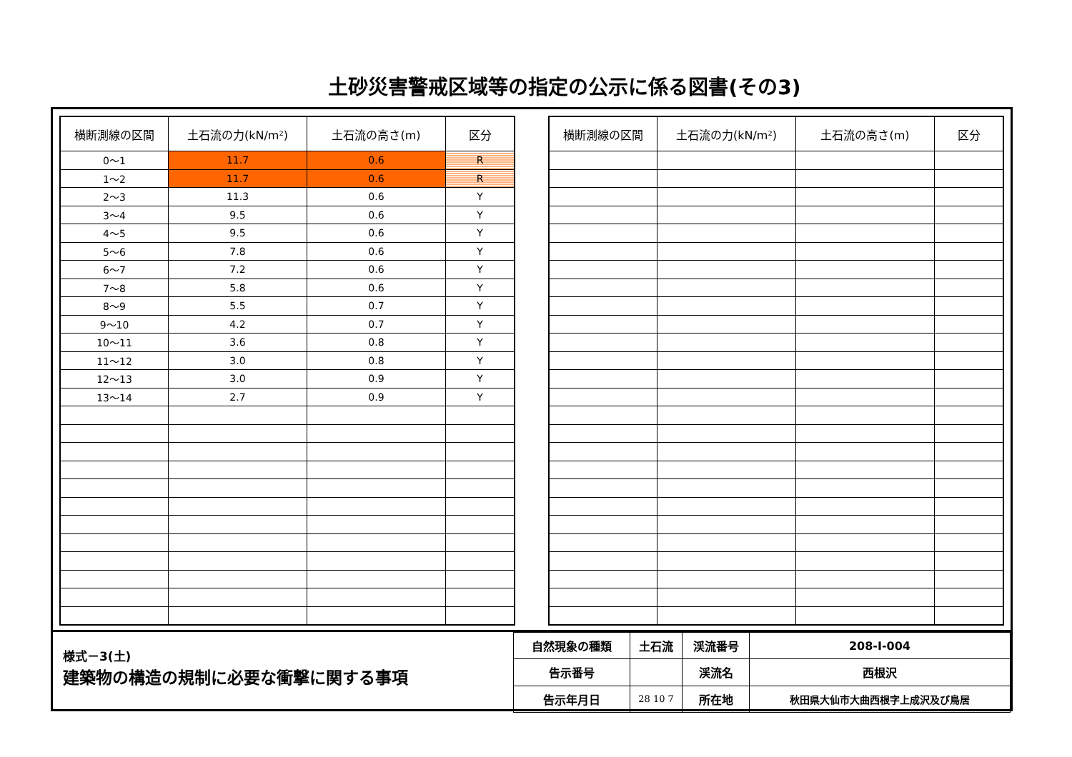土砂災害警戒区域等の指定の公示に係る図書(その3)
| 横断測線の区間 | 土石流の力(kN/m²) | 土石流の高さ(m) | 区分 |
| --- | --- | --- | --- |
| 0～1 | 11.7 | 0.6 | R |
| 1～2 | 11.7 | 0.6 | R |
| 2～3 | 11.3 | 0.6 | Y |
| 3～4 | 9.5 | 0.6 | Y |
| 4～5 | 9.5 | 0.6 | Y |
| 5～6 | 7.8 | 0.6 | Y |
| 6～7 | 7.2 | 0.6 | Y |
| 7～8 | 5.8 | 0.6 | Y |
| 8～9 | 5.5 | 0.7 | Y |
| 9～10 | 4.2 | 0.7 | Y |
| 10～11 | 3.6 | 0.8 | Y |
| 11～12 | 3.0 | 0.8 | Y |
| 12～13 | 3.0 | 0.9 | Y |
| 13～14 | 2.7 | 0.9 | Y |
| 横断測線の区間 | 土石流の力(kN/m²) | 土石流の高さ(m) | 区分 |
| --- | --- | --- | --- |
様式－3(土)
建築物の構造の規制に必要な衝撃に関する事項
| 自然現象の種類 | 土石流 | 渓流番号 | 208-Ⅰ-004 |
| 告示番号 | | 渓流名 | 西根沢 |
| 告示年月日 | 28 10 7 | 所在地 | 秋田県大仙市大曲西根字上成沢及び鳥居 |